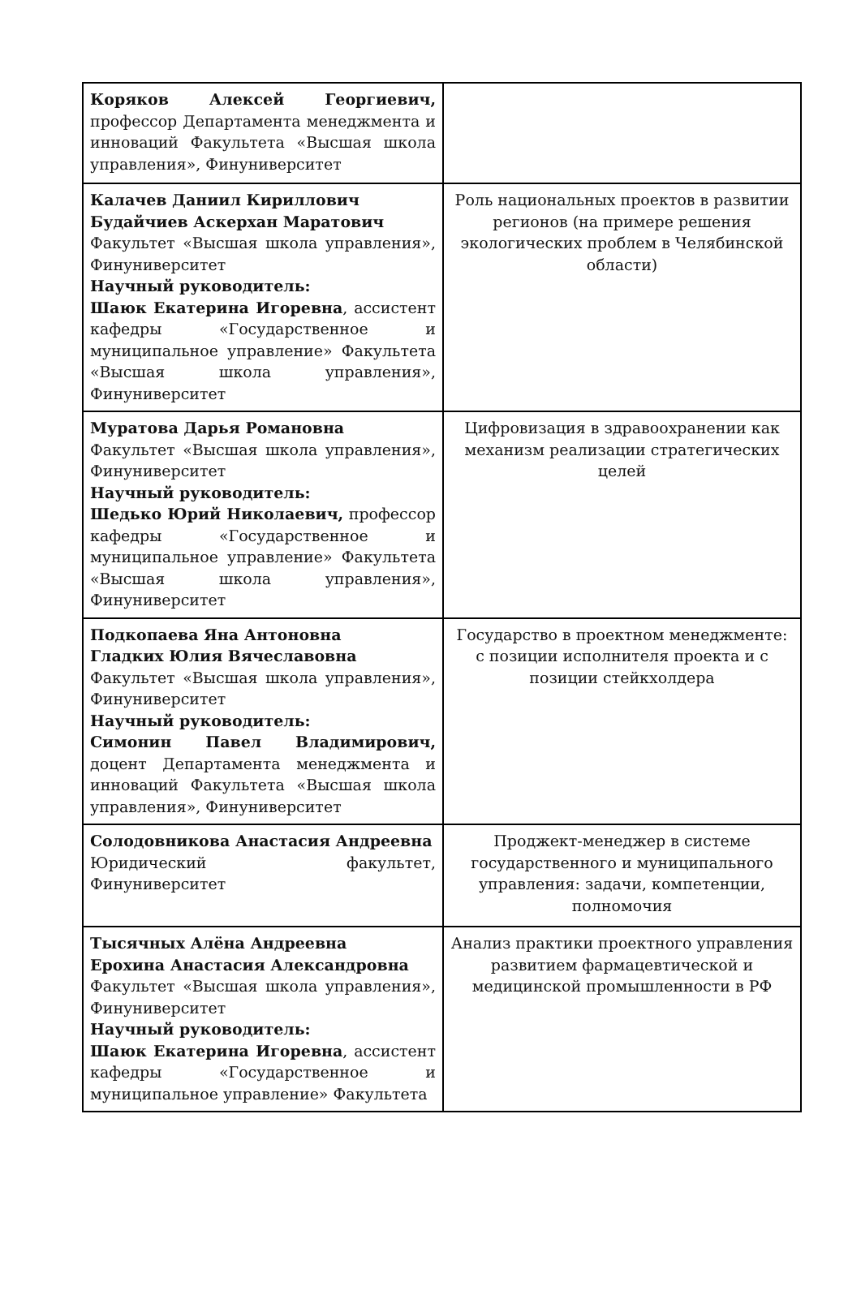| Коряков Алексей Георгиевич, профессор Департамента менеджмента и инноваций Факультета «Высшая школа управления», Финуниверситет | |
| Калачев Даниил Кириллович Будайчиев Аскерхан Маратович Факультет «Высшая школа управления», Финуниверситет Научный руководитель: Шаюк Екатерина Игоревна , ассистент кафедры «Государственное и муниципальное управление» Факультета «Высшая школа управления», Финуниверситет | Роль национальных проектов в развитии регионов (на примере решения экологических проблем в Челябинской области) |
| Муратова Дарья Романовна Факультет «Высшая школа управления», Финуниверситет Научный руководитель: Шедько Юрий Николаевич, профессор кафедры «Государственное и муниципальное управление» Факультета «Высшая школа управления», Финуниверситет | Цифровизация в здравоохранении как механизм реализации стратегических целей |
| Подкопаева Яна Антоновна Гладких Юлия Вячеславовна Факультет «Высшая школа управления», Финуниверситет Научный руководитель: Симонин Павел Владимирович, доцент Департамента менеджмента и инноваций Факультета «Высшая школа управления», Финуниверситет | Государство в проектном менеджменте: с позиции исполнителя проекта и с позиции стейкхолдера |
| Солодовникова Анастасия Андреевна Юридический факультет, Финуниверситет | Проджект-менеджер в системе государственного и муниципального управления: задачи, компетенции, полномочия |
| Тысячных Алёна Андреевна Ерохина Анастасия Александровна Факультет «Высшая школа управления», Финуниверситет Научный руководитель: Шаюк Екатерина Игоревна , ассистент кафедры «Государственное и муниципальное управление» Факультета | Анализ практики проектного управления развитием фармацевтической и медицинской промышленности в РФ |